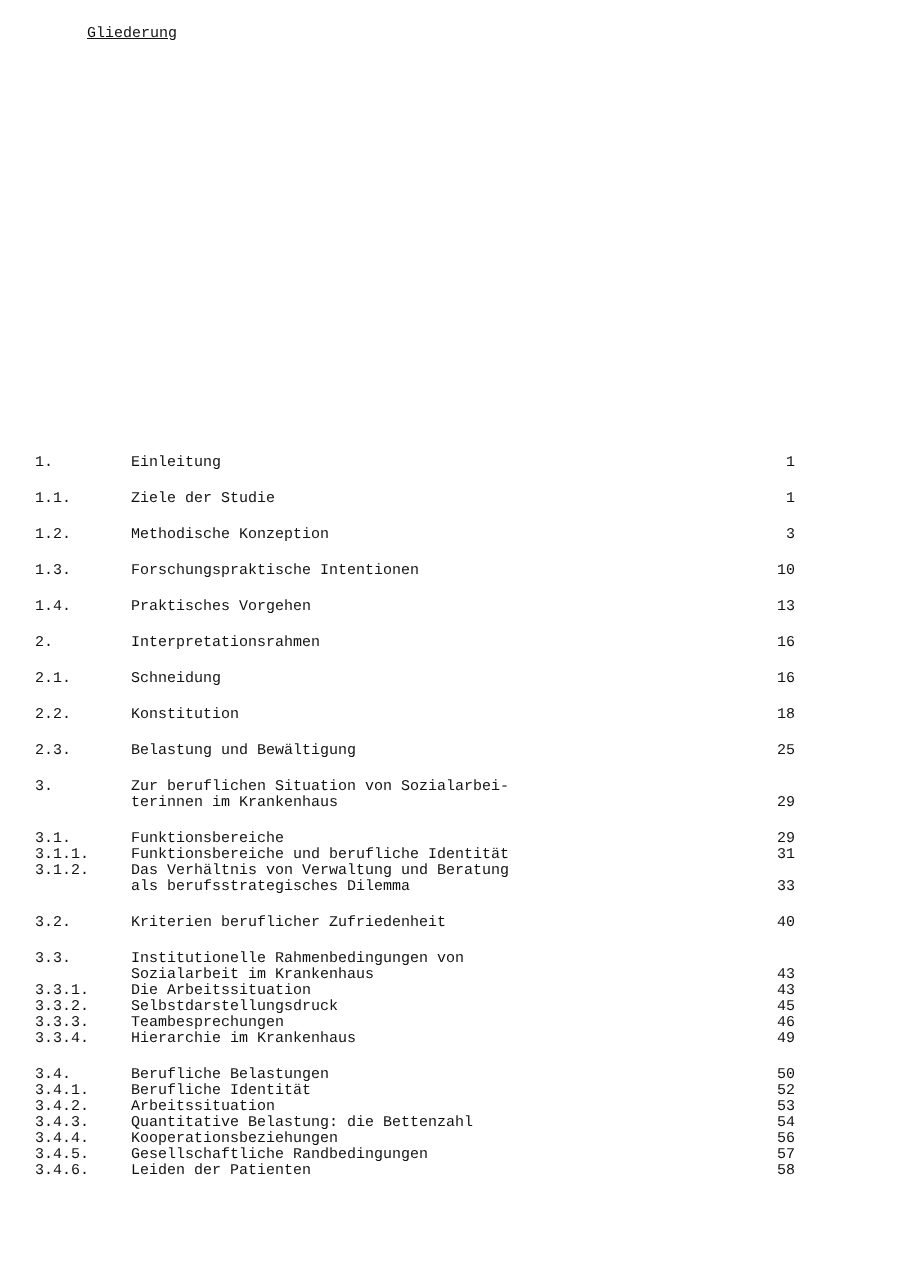Gliederung
| 1. | Einleitung | 1 |
| 1.1. | Ziele der Studie | 1 |
| 1.2. | Methodische Konzeption | 3 |
| 1.3. | Forschungspraktische Intentionen | 10 |
| 1.4. | Praktisches Vorgehen | 13 |
| 2. | Interpretationsrahmen | 16 |
| 2.1. | Schneidung | 16 |
| 2.2. | Konstitution | 18 |
| 2.3. | Belastung und Bewältigung | 25 |
| 3. | Zur beruflichen Situation von Sozialarbei- terinnen im Krankenhaus | 29 |
| 3.1. | Funktionsbereiche | 29 |
| 3.1.1. | Funktionsbereiche und berufliche Identität | 31 |
| 3.1.2. | Das Verhältnis von Verwaltung und Beratung als berufsstrategisches Dilemma | 33 |
| 3.2. | Kriterien beruflicher Zufriedenheit | 40 |
| 3.3. | Institutionelle Rahmenbedingungen von Sozialarbeit im Krankenhaus | 43 |
| 3.3.1. | Die Arbeitssituation | 43 |
| 3.3.2. | Selbstdarstellungsdruck | 45 |
| 3.3.3. | Teambesprechungen | 46 |
| 3.3.4. | Hierarchie im Krankenhaus | 49 |
| 3.4. | Berufliche Belastungen | 50 |
| 3.4.1. | Berufliche Identität | 52 |
| 3.4.2. | Arbeitssituation | 53 |
| 3.4.3. | Quantitative Belastung: die Bettenzahl | 54 |
| 3.4.4. | Kooperationsbeziehungen | 56 |
| 3.4.5. | Gesellschaftliche Randbedingungen | 57 |
| 3.4.6. | Leiden der Patienten | 58 |